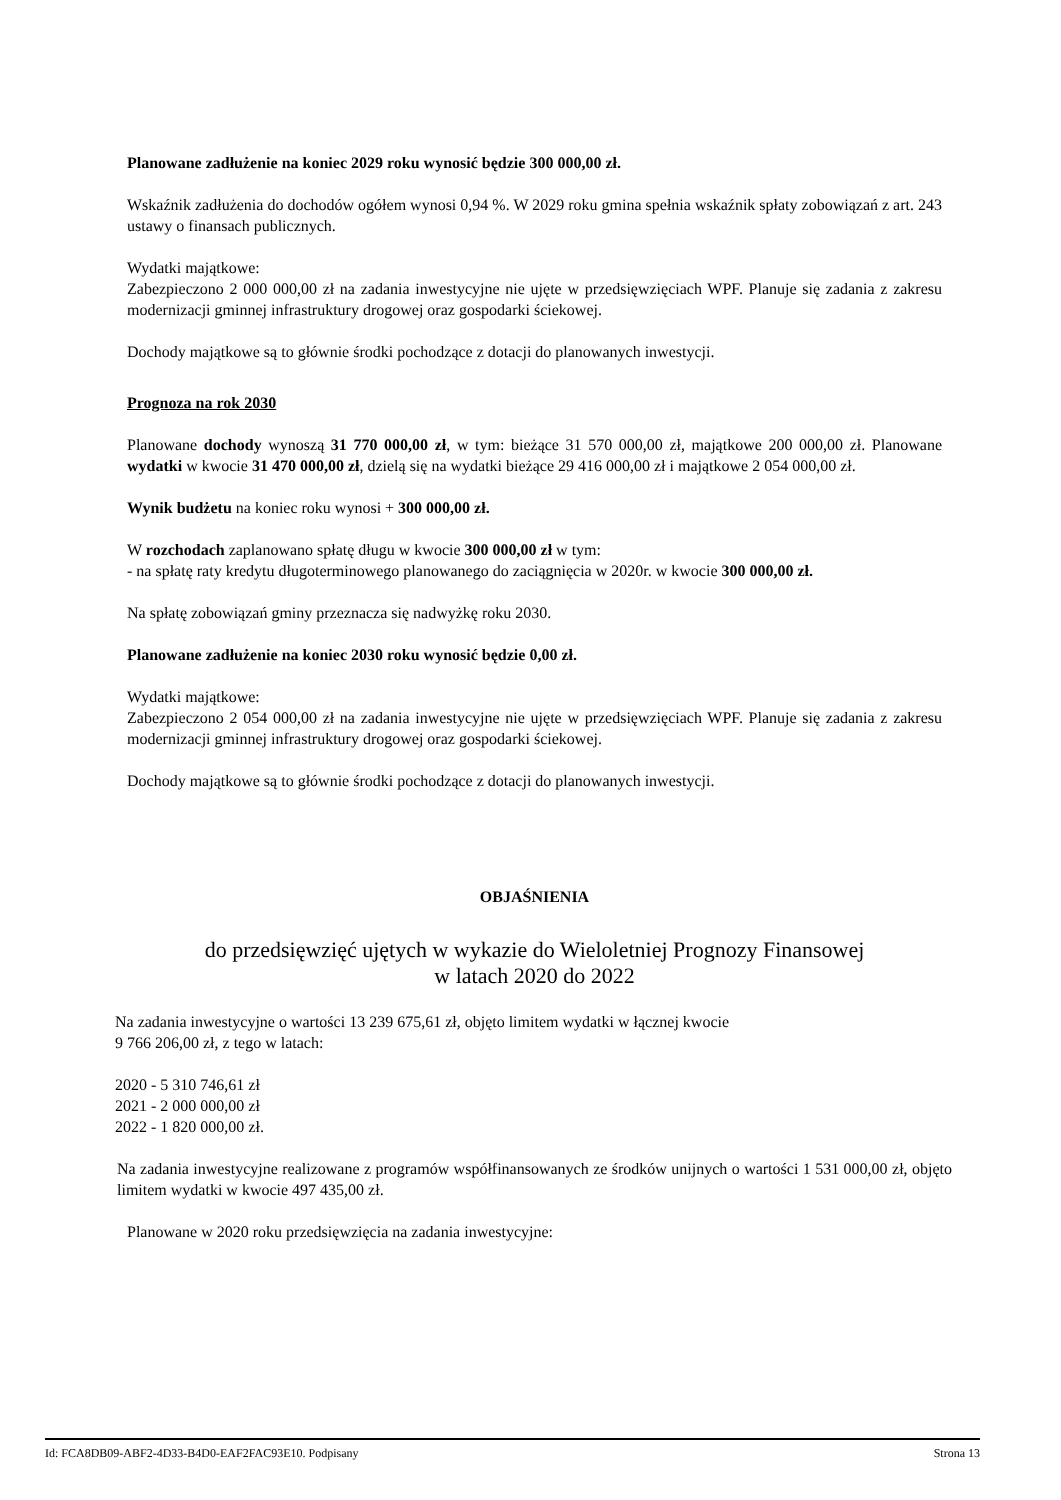Planowane zadłużenie na koniec 2029 roku wynosić będzie 300 000,00 zł.
Wskaźnik zadłużenia do dochodów ogółem wynosi 0,94 %. W 2029 roku gmina spełnia wskaźnik spłaty zobowiązań z art. 243 ustawy o finansach publicznych.
Wydatki majątkowe:
Zabezpieczono 2 000 000,00 zł na zadania inwestycyjne nie ujęte w przedsięwzięciach WPF. Planuje się zadania z zakresu modernizacji gminnej infrastruktury drogowej oraz gospodarki ściekowej.
Dochody majątkowe są to głównie środki pochodzące z dotacji do planowanych inwestycji.
Prognoza na rok 2030
Planowane dochody wynoszą 31 770 000,00 zł, w tym: bieżące 31 570 000,00 zł, majątkowe 200 000,00 zł. Planowane wydatki w kwocie 31 470 000,00 zł, dzielą się na wydatki bieżące 29 416 000,00 zł i majątkowe 2 054 000,00 zł.
Wynik budżetu na koniec roku wynosi + 300 000,00 zł.
W rozchodach zaplanowano spłatę długu w kwocie 300 000,00 zł w tym:
- na spłatę raty kredytu długoterminowego planowanego do zaciągnięcia w 2020r. w kwocie 300 000,00 zł.
Na spłatę zobowiązań gminy przeznacza się nadwyżkę roku 2030.
Planowane zadłużenie na koniec 2030 roku wynosić będzie 0,00 zł.
Wydatki majątkowe:
Zabezpieczono 2 054 000,00 zł na zadania inwestycyjne nie ujęte w przedsięwzięciach WPF. Planuje się zadania z zakresu modernizacji gminnej infrastruktury drogowej oraz gospodarki ściekowej.
Dochody majątkowe są to głównie środki pochodzące z dotacji do planowanych inwestycji.
OBJAŚNIENIA
do przedsięwzięć ujętych w wykazie do Wieloletniej Prognozy Finansowej
w latach 2020 do 2022
Na zadania inwestycyjne o wartości 13 239 675,61 zł, objęto limitem wydatki w łącznej kwocie
9 766 206,00 zł, z tego w latach:
2020 - 5 310 746,61 zł
2021 - 2 000 000,00 zł
2022 - 1 820 000,00 zł.
Na zadania inwestycyjne realizowane z programów współfinansowanych ze środków unijnych o wartości 1 531 000,00 zł, objęto limitem wydatki w kwocie 497 435,00 zł.
Planowane w 2020 roku przedsięwzięcia na zadania inwestycyjne:
Id: FCA8DB09-ABF2-4D33-B4D0-EAF2FAC93E10. Podpisany Strona 13